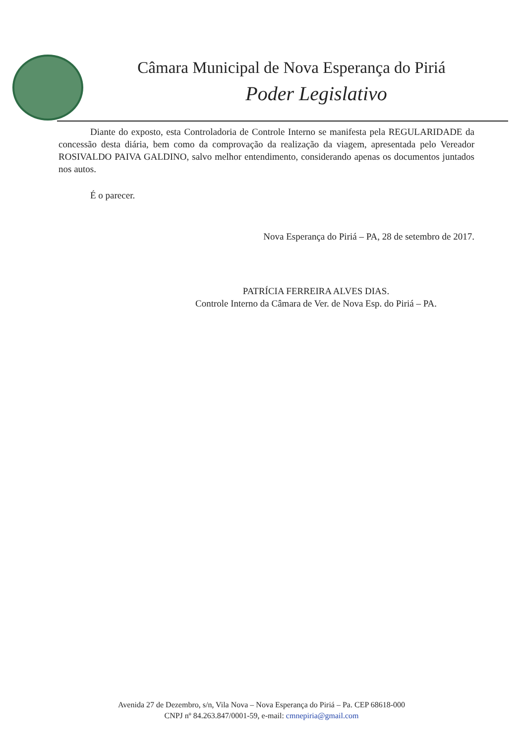Câmara Municipal de Nova Esperança do Piriá
Poder Legislativo
Diante do exposto, esta Controladoria de Controle Interno se manifesta pela REGULARIDADE da concessão desta diária, bem como da comprovação da realização da viagem, apresentada pelo Vereador ROSIVALDO PAIVA GALDINO, salvo melhor entendimento, considerando apenas os documentos juntados nos autos.
É o parecer.
Nova Esperança do Piriá – PA, 28 de setembro de 2017.
PATRÍCIA FERREIRA ALVES DIAS.
Controle Interno da Câmara de Ver. de Nova Esp. do Piriá – PA.
Avenida 27 de Dezembro, s/n, Vila Nova – Nova Esperança do Piriá – Pa. CEP 68618-000
CNPJ nº 84.263.847/0001-59, e-mail: cmnepiria@gmail.com